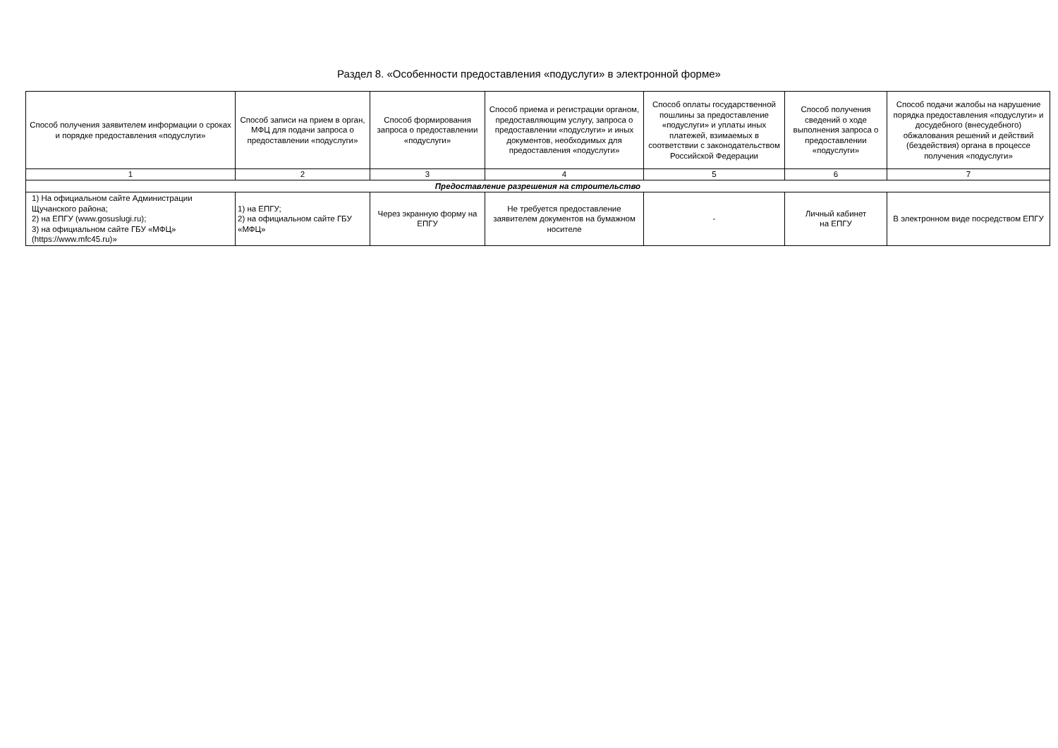Раздел 8. «Особенности предоставления «подуслуги» в электронной форме»
| Способ получения заявителем информации о сроках и порядке предоставления «подуслуги» | Способ записи на прием в орган, МФЦ для подачи запроса о предоставлении «подуслуги» | Способ формирования запроса о предоставлении «подуслуги» | Способ приема и регистрации органом, предоставляющим услугу, запроса о предоставлении «подуслуги» и иных документов, необходимых для предоставления «подуслуги» | Способ оплаты государственной пошлины за предоставление «подуслуги» и уплаты иных платежей, взимаемых в соответствии с законодательством Российской Федерации | Способ получения сведений о ходе выполнения запроса о предоставлении «подуслуги» | Способ подачи жалобы на нарушение порядка предоставления «подуслуги» и досудебного (внесудебного) обжалования решений и действий (бездействия) органа в процессе получения «подуслуги» |
| --- | --- | --- | --- | --- | --- | --- |
| 1 | 2 | 3 | 4 | 5 | 6 | 7 |
| Предоставление разрешения на строительство | | | | | | |
| 1) На официальном сайте Администрации Щучанского района; 2) на ЕПГУ (www.gosuslugi.ru); 3) на официальном сайте ГБУ «МФЦ» (https://www.mfc45.ru)» | 1) на ЕПГУ; 2) на официальном сайте ГБУ «МФЦ» | Через экранную форму на ЕПГУ | Не требуется предоставление заявителем документов на бумажном носителе | - | Личный кабинет на ЕПГУ | В электронном виде посредством ЕПГУ |